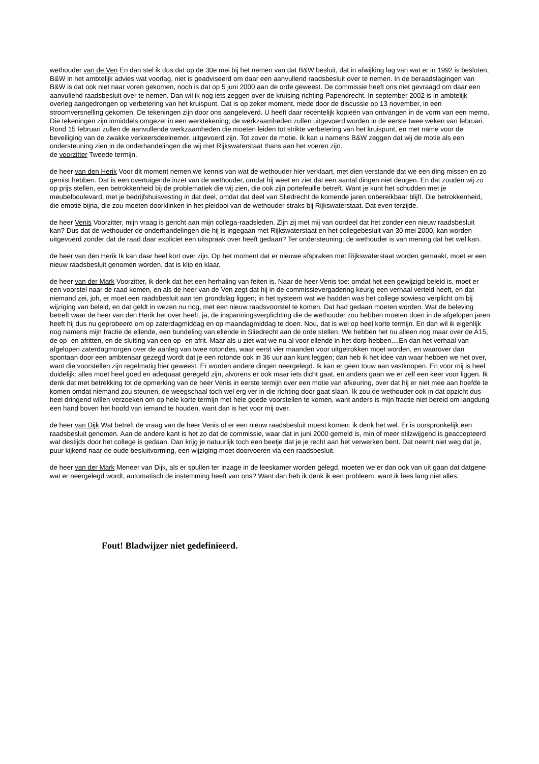wethouder van de Ven En dan stel ik dus dat op de 30e mei bij het nemen van dat B&W besluit, dat in afwijking lag van wat er in 1992 is besloten, B&W in het ambtelijk advies wat voorlag, niet is geadviseerd om daar een aanvullend raadsbesluit over te nemen. In de beraadslagingen van B&W is dat ook niet naar voren gekomen, noch is dat op 5 juni 2000 aan de orde geweest. De commissie heeft ons niet gevraagd om daar een aanvullend raadsbesluit over te nemen. Dan wil ik nog iets zeggen over de kruising richting Papendrecht. In september 2002 is in ambtelijk overleg aangedrongen op verbetering van het kruispunt. Dat is op zeker moment, mede door de discussie op 13 november, in een stroomversnelling gekomen. De tekeningen zijn door ons aangeleverd. U heeft daar recentelijk kopieën van ontvangen in de vorm van een memo. Die tekeningen zijn inmiddels omgezet in een werktekening; de werkzaamheden zullen uitgevoerd worden in de eerste twee weken van februari. Rond 15 februari zullen de aanvullende werkzaamheden die moeten leiden tot strikte verbetering van het kruispunt, en met name voor de beveiliging van de zwakke verkeersdeelnemer, uitgevoerd zijn. Tot zover de motie. Ik kan u namens B&W zeggen dat wij de motie als een ondersteuning zien in de onderhandelingen die wij met Rijkswaterstaat thans aan het voeren zijn.
de voorzitter Tweede termijn.
de heer van den Herik Voor dit moment nemen we kennis van wat de wethouder hier verklaart, met dien verstande dat we een ding missen en zo gemist hebben. Dat is een overtuigende inzet van de wethouder, omdat hij weet en ziet dat een aantal dingen niet deugen. En dat zouden wij zo op prijs stellen, een betrokkenheid bij de problematiek die wij zien, die ook zijn portefeuille betreft. Want je kunt het schudden met je meubelboulevard, met je bedrijfshuisvesting in dat deel, omdat dat deel van Sliedrecht de komende jaren onbereikbaar blijft. Die betrokkenheid, die emotie bijna, die zou moeten doorklinken in het pleidooi van de wethouder straks bij Rijkswaterstaat. Dat even terzijde.
de heer Venis Voorzitter, mijn vraag is gericht aan mijn collega-raadsleden. Zijn zij met mij van oordeel dat het zonder een nieuw raadsbesluit kan? Dus dat de wethouder de onderhandelingen die hij is ingegaan met Rijkswaterstaat en het collegebesluit van 30 mei 2000, kan worden uitgevoerd zonder dat de raad daar expliciet een uitspraak over heeft gedaan? Ter ondersteuning: de wethouder is van mening dat het wel kan.
de heer van den Herik Ik kan daar heel kort over zijn. Op het moment dat er nieuwe afspraken met Rijkswaterstaat worden gemaakt, moet er een nieuw raadsbesluit genomen worden. dat is klip en klaar.
de heer van der Mark Voorzitter, ik denk dat het een herhaling van feiten is. Naar de heer Venis toe: omdat het een gewijzigd beleid is, moet er een voorstel naar de raad komen, en als de heer van de Ven zegt dat hij in de commissievergadering keurig een verhaal verteld heeft, en dat niemand zei, joh, er moet een raadsbesluit aan ten grondslag liggen; in het systeem wat we hadden was het college sowieso verplicht om bij wijziging van beleid, en dat geldt in wezen nu nog, met een nieuw raadsvoorstel te komen. Dat had gedaan moeten worden. Wat de beleving betreft waar de heer van den Herik het over heeft; ja, de inspanningsverplichting die de wethouder zou hebben moeten doen in de afgelopen jaren heeft hij dus nu geprobeerd om op zaterdagmiddag en op maandagmiddag te doen. Nou, dat is wel op heel korte termijn. En dan wil ik eigenlijk nog namens mijn fractie de ellende, een bundeling van ellende in Sliedrecht aan de orde stellen. We hebben het nu alleen nog maar over de A15, de op- en afritten, en de sluiting van een op- en afrit. Maar als u ziet wat we nu al voor ellende in het dorp hebben....En dan het verhaal van afgelopen zaterdagmorgen over de aanleg van twee rotondes, waar eerst vier maanden voor uitgetrokken moet worden, en waarover dan spontaan door een ambtenaar gezegd wordt dat je een rotonde ook in 36 uur aan kunt leggen; dan heb ik het idee van waar hebben we het over, want die voorstellen zijn regelmatig hier geweest. Er worden andere dingen neergelegd. Ik kan er geen touw aan vastknopen. En voor mij is heel duidelijk: alles moet heel goed en adequaat geregeld zijn, alvorens er ook maar iets dicht gaat, en anders gaan we er zelf een keer voor liggen. Ik denk dat met betrekking tot de opmerking van de heer Venis in eerste termijn over een motie van afkeuring, over dat hij er niet mee aan hoefde te komen omdat niemand zou steunen, de weegschaal toch wel erg ver in die richting door gaat slaan. Ik zou de wethouder ook in dat opzicht dus heel dringend willen verzoeken om op hele korte termijn met hele goede voorstellen te komen, want anders is mijn fractie niet bereid om langdurig een hand boven het hoofd van iemand te houden, want dan is het voor mij over.
de heer van Dijk Wat betreft de vraag van de heer Venis of er een nieuw raadsbesluit moest komen: ik denk het wel. Er is oorspronkelijk een raadsbesluit genomen. Aan de andere kant is het zo dat de commissie, waar dat in juni 2000 gemeld is, min of meer stilzwijgend is geaccepteerd wat destijds door het college is gedaan. Dan krijg je natuurlijk toch een beetje dat je je recht aan het verwerken bent. Dat neemt niet weg dat je, puur kijkend naar de oude besluitvorming, een wijziging moet doorvoeren via een raadsbesluit.
de heer van der Mark Meneer van Dijk, als er spullen ter inzage in de leeskamer worden gelegd, moeten we er dan ook van uit gaan dat datgene wat er neergelegd wordt, automatisch de instemming heeft van ons? Want dan heb ik denk ik een probleem, want ik lees lang niet alles.
Fout! Bladwijzer niet gedefinieerd.